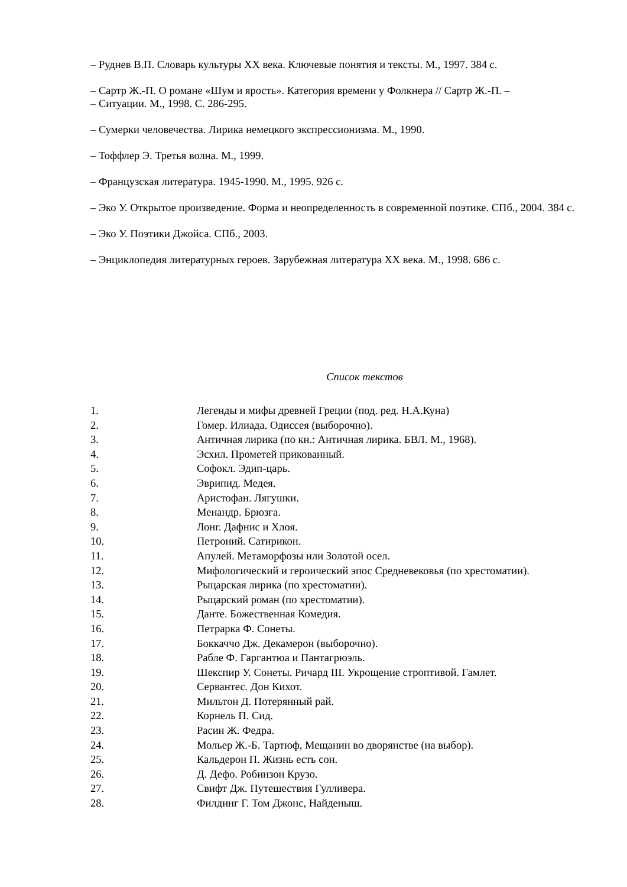– Руднев В.П. Словарь культуры ХХ века. Ключевые понятия и тексты. М., 1997. 384 с.
– Сартр Ж.-П. О романе «Шум и ярость». Категория времени у Фолкнера // Сартр Ж.-П. –
– Ситуации. М., 1998. С. 286-295.
– Сумерки человечества. Лирика немецкого экспрессионизма. М., 1990.
– Тоффлер Э. Третья волна. М., 1999.
– Французская литература. 1945-1990. М., 1995. 926 с.
– Эко У. Открытое произведение. Форма и неопределенность в современной поэтике. СПб., 2004. 384 с.
– Эко У. Поэтики Джойса. СПб., 2003.
– Энциклопедия литературных героев. Зарубежная литература ХХ века. М., 1998. 686 с.
Список текстов
1. Легенды и мифы древней Греции (под. ред. Н.А.Куна)
2. Гомер. Илиада. Одиссея (выборочно).
3. Античная лирика (по кн.: Античная лирика. БВЛ. М., 1968).
4. Эсхил. Прометей прикованный.
5. Софокл. Эдип-царь.
6. Эврипид. Медея.
7. Аристофан. Лягушки.
8. Менандр. Брюзга.
9. Лонг. Дафнис и Хлоя.
10. Петроний. Сатирикон.
11. Апулей. Метаморфозы или Золотой осел.
12. Мифологический и героический эпос Средневековья (по хрестоматии).
13. Рыцарская лирика (по хрестоматии).
14. Рыцарский роман (по хрестоматии).
15. Данте. Божественная Комедия.
16. Петрарка Ф. Сонеты.
17. Боккаччо Дж. Декамерон (выборочно).
18. Рабле Ф. Гаргантюа и Пантагрюэль.
19. Шекспир У. Сонеты. Ричард III. Укрощение строптивой. Гамлет.
20. Сервантес. Дон Кихот.
21. Мильтон Д. Потерянный рай.
22. Корнель П. Сид.
23. Расин Ж. Федра.
24. Мольер Ж.-Б. Тартюф, Мещанин во дворянстве (на выбор).
25. Кальдерон П. Жизнь есть сон.
26. Д. Дефо. Робинзон Крузо.
27. Свифт Дж. Путешествия Гулливера.
28. Филдинг Г. Том Джонс, Найденыш.